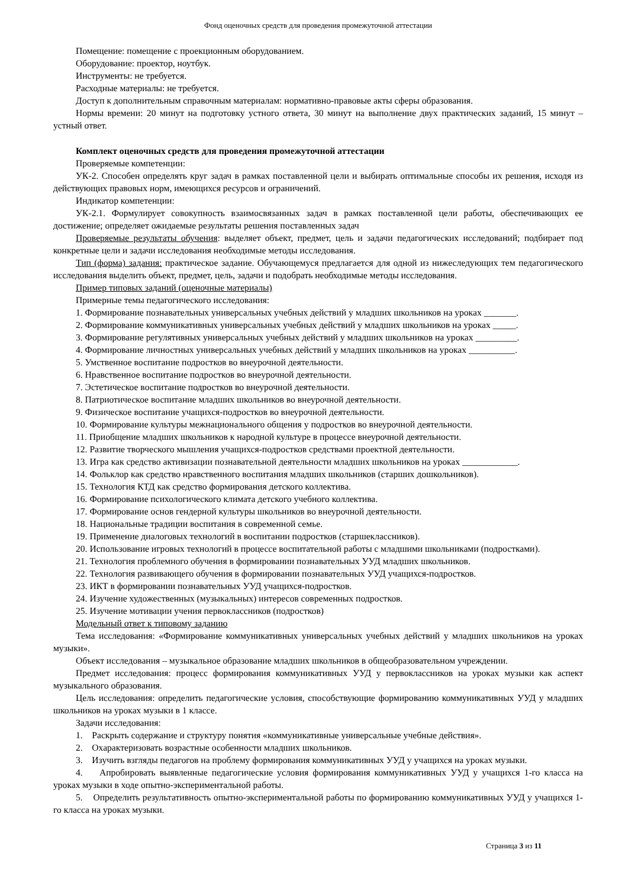Фонд оценочных средств для проведения промежуточной аттестации
Помещение: помещение с проекционным оборудованием.
Оборудование: проектор, ноутбук.
Инструменты: не требуется.
Расходные материалы: не требуется.
Доступ к дополнительным справочным материалам: нормативно-правовые акты сферы образования.
Нормы времени: 20 минут на подготовку устного ответа, 30 минут на выполнение двух практических заданий, 15 минут – устный ответ.
Комплект оценочных средств для проведения промежуточной аттестации
Проверяемые компетенции:
УК-2. Способен определять круг задач в рамках поставленной цели и выбирать оптимальные способы их решения, исходя из действующих правовых норм, имеющихся ресурсов и ограничений.
Индикатор компетенции:
УК-2.1. Формулирует совокупность взаимосвязанных задач в рамках поставленной цели работы, обеспечивающих ее достижение; определяет ожидаемые результаты решения поставленных задач
Проверяемые результаты обучения: выделяет объект, предмет, цель и задачи педагогических исследований; подбирает под конкретные цели и задачи исследования необходимые методы исследования.
Тип (форма) задания: практическое задание. Обучающемуся предлагается для одной из нижеследующих тем педагогического исследования выделить объект, предмет, цель, задачи и подобрать необходимые методы исследования.
Пример типовых заданий (оценочные материалы)
Примерные темы педагогического исследования:
1. Формирование познавательных универсальных учебных действий у младших школьников на уроках _______.
2. Формирование коммуникативных универсальных учебных действий у младших школьников на уроках _____.
3. Формирование регулятивных универсальных учебных действий у младших школьников на уроках _________.
4. Формирование личностных универсальных учебных действий у младших школьников на уроках __________.
5. Умственное воспитание подростков во внеурочной деятельности.
6. Нравственное воспитание подростков во внеурочной деятельности.
7. Эстетическое воспитание подростков во внеурочной деятельности.
8. Патриотическое воспитание младших школьников во внеурочной деятельности.
9. Физическое воспитание учащихся-подростков во внеурочной деятельности.
10. Формирование культуры межнационального общения у подростков во внеурочной деятельности.
11. Приобщение младших школьников к народной культуре в процессе внеурочной деятельности.
12. Развитие творческого мышления учащихся-подростков средствами проектной деятельности.
13. Игра как средство активизации познавательной деятельности младших школьников на уроках ____________.
14. Фольклор как средство нравственного воспитания младших школьников (старших дошкольников).
15. Технология КТД как средство формирования детского коллектива.
16. Формирование психологического климата детского учебного коллектива.
17. Формирование основ гендерной культуры школьников во внеурочной деятельности.
18. Национальные традиции воспитания в современной семье.
19. Применение диалоговых технологий в воспитании подростков (старшеклассников).
20. Использование игровых технологий в процессе воспитательной работы с младшими школьниками (подростками).
21. Технология проблемного обучения в формировании познавательных УУД младших школьников.
22. Технология развивающего обучения в формировании познавательных УУД учащихся-подростков.
23. ИКТ в формировании познавательных УУД учащихся-подростков.
24. Изучение художественных (музыкальных) интересов современных подростков.
25. Изучение мотивации учения первоклассников (подростков)
Модельный ответ к типовому заданию
Тема исследования: «Формирование коммуникативных универсальных учебных действий у младших школьников на уроках музыки».
Объект исследования – музыкальное образование младших школьников в общеобразовательном учреждении.
Предмет исследования: процесс формирования коммуникативных УУД у первоклассников на уроках музыки как аспект музыкального образования.
Цель исследования: определить педагогические условия, способствующие формированию коммуникативных УУД у младших школьников на уроках музыки в 1 классе.
Задачи исследования:
1. Раскрыть содержание и структуру понятия «коммуникативные универсальные учебные действия».
2. Охарактеризовать возрастные особенности младших школьников.
3. Изучить взгляды педагогов на проблему формирования коммуникативных УУД у учащихся на уроках музыки.
4. Апробировать выявленные педагогические условия формирования коммуникативных УУД у учащихся 1-го класса на уроках музыки в ходе опытно-экспериментальной работы.
5. Определить результативность опытно-экспериментальной работы по формированию коммуникативных УУД у учащихся 1-го класса на уроках музыки.
Страница 3 из 11